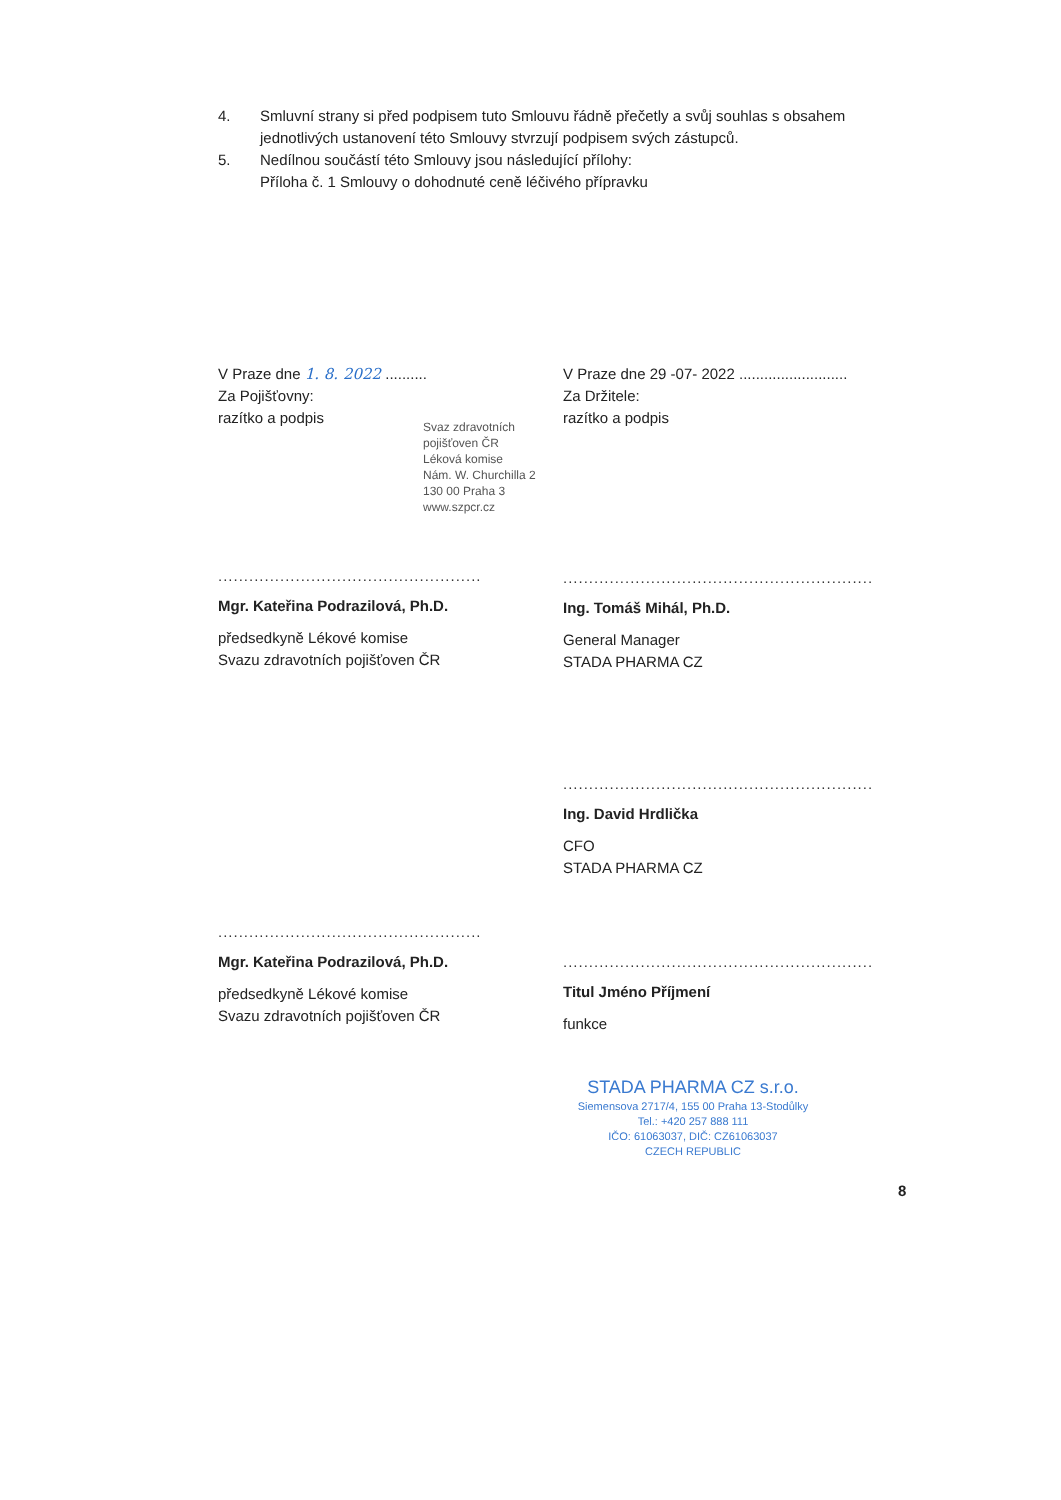4. Smluvní strany si před podpisem tuto Smlouvu řádně přečetly a svůj souhlas s obsahem jednotlivých ustanovení této Smlouvy stvrzují podpisem svých zástupců.
5. Nedílnou součástí této Smlouvy jsou následující přílohy:
Příloha č. 1 Smlouvy o dohodnuté ceně léčivého přípravku
V Praze dne 1. 8. 2022 ..........
Za Pojišťovny:
razítko a podpis
Svaz zdravotních pojišťoven ČR
Léková komise
Nám. W. Churchilla 2
130 00 Praha 3
www.szpcr.cz
...................................................
Mgr. Kateřina Podrazilová, Ph.D.
předsedkyně Lékové komise
Svazu zdravotních pojišťoven ČR
...................................................
Mgr. Kateřina Podrazilová, Ph.D.
předsedkyně Lékové komise
Svazu zdravotních pojišťoven ČR
V Praze dne 29 -07- 2022 ..........................
Za Držitele:
razítko a podpis
............................................................
Ing. Tomáš Mihál, Ph.D.
General Manager
STADA PHARMA CZ
............................................................
Ing. David Hrdlička
CFO
STADA PHARMA CZ
............................................................
Titul Jméno Příjmení
funkce
STADA PHARMA CZ s.r.o.
Siemensova 2717/4, 155 00 Praha 13-Stodůlky
Tel.: +420 257 888 111
IČO: 61063037, DIČ: CZ61063037
CZECH REPUBLIC
8